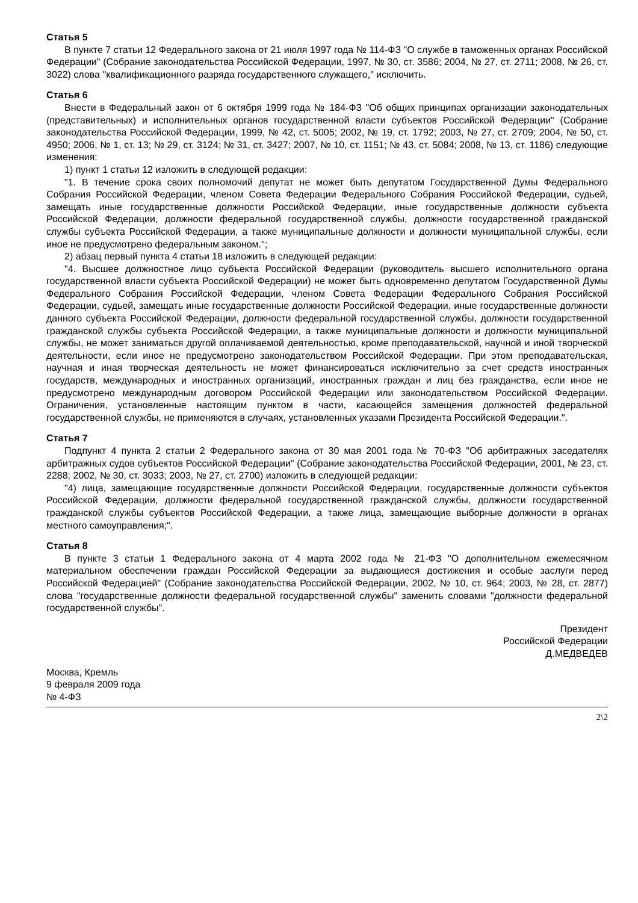Статья 5
В пункте 7 статьи 12 Федерального закона от 21 июля 1997 года № 114-ФЗ "О службе в таможенных органах Российской Федерации" (Собрание законодательства Российской Федерации, 1997, № 30, ст. 3586; 2004, № 27, ст. 2711; 2008, № 26, ст. 3022) слова "квалификационного разряда государственного служащего," исключить.
Статья 6
Внести в Федеральный закон от 6 октября 1999 года № 184-ФЗ "Об общих принципах организации законодательных (представительных) и исполнительных органов государственной власти субъектов Российской Федерации" (Собрание законодательства Российской Федерации, 1999, № 42, ст. 5005; 2002, № 19, ст. 1792; 2003, № 27, ст. 2709; 2004, № 50, ст. 4950; 2006, № 1, ст. 13; № 29, ст. 3124; № 31, ст. 3427; 2007, № 10, ст. 1151; № 43, ст. 5084; 2008, № 13, ст. 1186) следующие изменения:
1) пункт 1 статьи 12 изложить в следующей редакции:
"1. В течение срока своих полномочий депутат не может быть депутатом Государственной Думы Федерального Собрания Российской Федерации, членом Совета Федерации Федерального Собрания Российской Федерации, судьей, замещать иные государственные должности Российской Федерации, иные государственные должности субъекта Российской Федерации, должности федеральной государственной службы, должности государственной гражданской службы субъекта Российской Федерации, а также муниципальные должности и должности муниципальной службы, если иное не предусмотрено федеральным законом.";
2) абзац первый пункта 4 статьи 18 изложить в следующей редакции:
"4. Высшее должностное лицо субъекта Российской Федерации (руководитель высшего исполнительного органа государственной власти субъекта Российской Федерации) не может быть одновременно депутатом Государственной Думы Федерального Собрания Российской Федерации, членом Совета Федерации Федерального Собрания Российской Федерации, судьей, замещать иные государственные должности Российской Федерации, иные государственные должности данного субъекта Российской Федерации, должности федеральной государственной службы, должности государственной гражданской службы субъекта Российской Федерации, а также муниципальные должности и должности муниципальной службы, не может заниматься другой оплачиваемой деятельностью, кроме преподавательской, научной и иной творческой деятельности, если иное не предусмотрено законодательством Российской Федерации. При этом преподавательская, научная и иная творческая деятельность не может финансироваться исключительно за счет средств иностранных государств, международных и иностранных организаций, иностранных граждан и лиц без гражданства, если иное не предусмотрено международным договором Российской Федерации или законодательством Российской Федерации. Ограничения, установленные настоящим пунктом в части, касающейся замещения должностей федеральной государственной службы, не применяются в случаях, установленных указами Президента Российской Федерации.".
Статья 7
Подпункт 4 пункта 2 статьи 2 Федерального закона от 30 мая 2001 года № 70-ФЗ "Об арбитражных заседателях арбитражных судов субъектов Российской Федерации" (Собрание законодательства Российской Федерации, 2001, № 23, ст. 2288; 2002, № 30, ст. 3033; 2003, № 27, ст. 2700) изложить в следующей редакции:
"4) лица, замещающие государственные должности Российской Федерации, государственные должности субъектов Российской Федерации, должности федеральной государственной гражданской службы, должности государственной гражданской службы субъектов Российской Федерации, а также лица, замещающие выборные должности в органах местного самоуправления;".
Статья 8
В пункте 3 статьи 1 Федерального закона от 4 марта 2002 года № 21-ФЗ "О дополнительном ежемесячном материальном обеспечении граждан Российской Федерации за выдающиеся достижения и особые заслуги перед Российской Федерацией" (Собрание законодательства Российской Федерации, 2002, № 10, ст. 964; 2003, № 28, ст. 2877) слова "государственные должности федеральной государственной службы" заменить словами "должности федеральной государственной службы".
Президент
Российской Федерации
Д.МЕДВЕДЕВ
Москва, Кремль
9 февраля 2009 года
№ 4-ФЗ
2\2